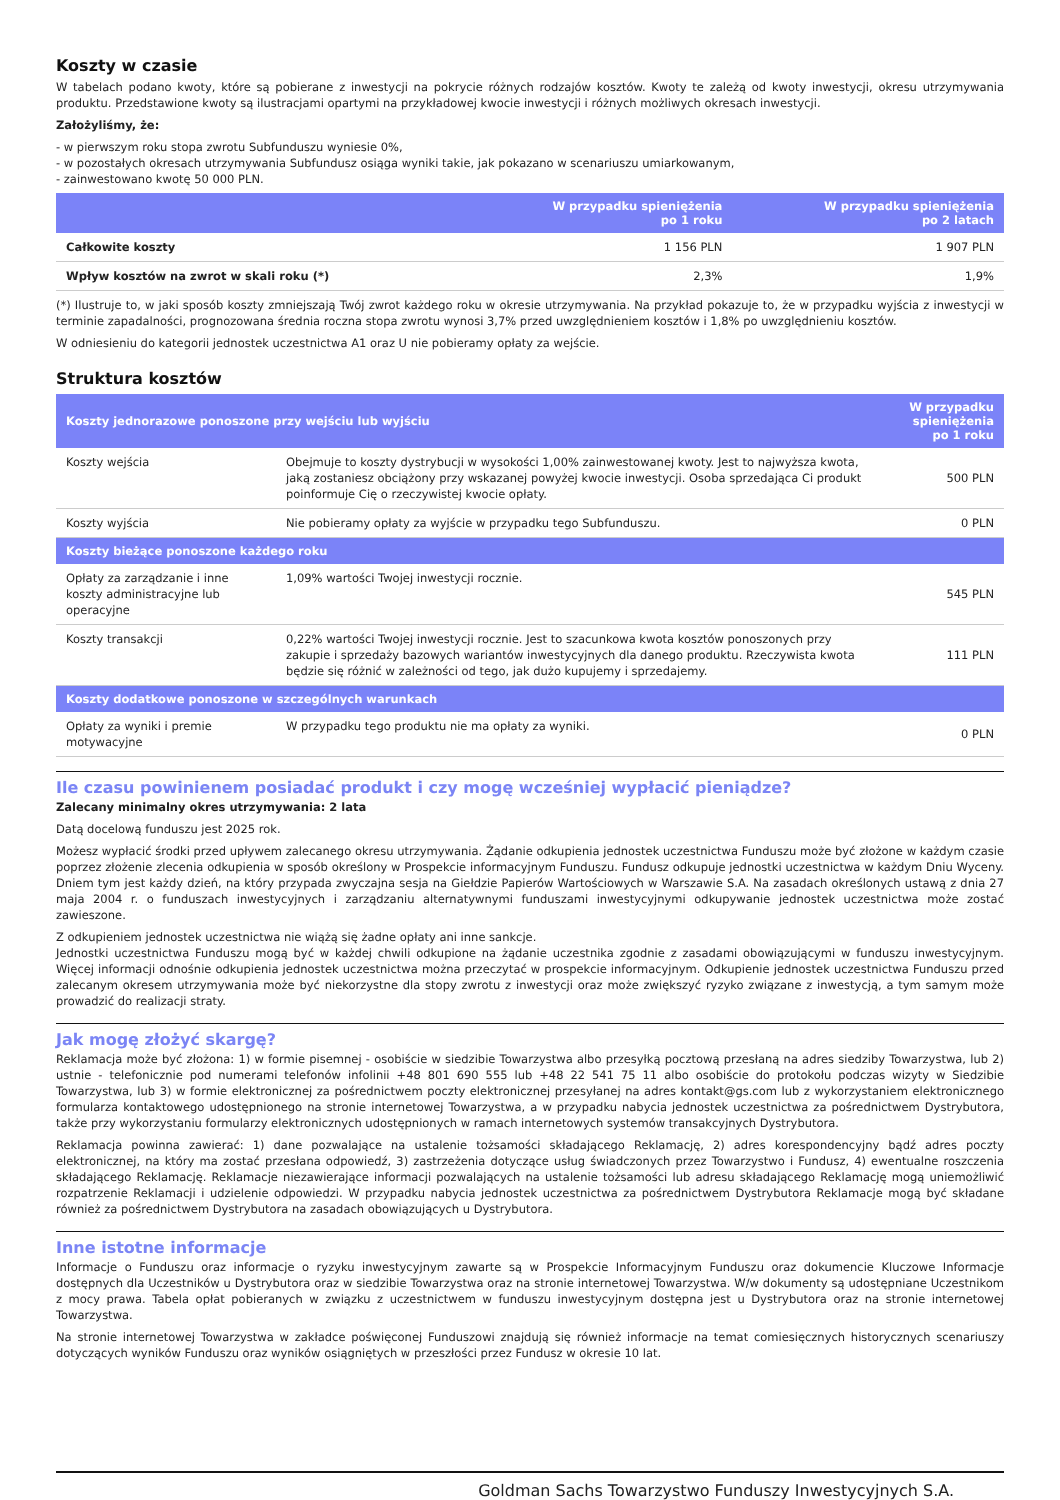Koszty w czasie
W tabelach podano kwoty, które są pobierane z inwestycji na pokrycie różnych rodzajów kosztów. Kwoty te zależą od kwoty inwestycji, okresu utrzymywania produktu. Przedstawione kwoty są ilustracjami opartymi na przykładowej kwocie inwestycji i różnych możliwych okresach inwestycji.
Założyliśmy, że:
- w pierwszym roku stopa zwrotu Subfunduszu wyniesie 0%,
- w pozostałych okresach utrzymywania Subfundusz osiąga wyniki takie, jak pokazano w scenariuszu umiarkowanym,
- zainwestowano kwotę 50 000 PLN.
| | W przypadku spieniężenia po 1 roku | W przypadku spieniężenia po 2 latach |
| --- | --- | --- |
| Całkowite koszty | 1 156 PLN | 1 907 PLN |
| Wpływ kosztów na zwrot w skali roku (*) | 2,3% | 1,9% |
(*) Ilustruje to, w jaki sposób koszty zmniejszają Twój zwrot każdego roku w okresie utrzymywania. Na przykład pokazuje to, że w przypadku wyjścia z inwestycji w terminie zapadalności, prognozowana średnia roczna stopa zwrotu wynosi 3,7% przed uwzględnieniem kosztów i 1,8% po uwzględnieniu kosztów.
W odniesieniu do kategorii jednostek uczestnictwa A1 oraz U nie pobieramy opłaty za wejście.
Struktura kosztów
| Koszty jednorazowe ponoszone przy wejściu lub wyjściu | | W przypadku spieniężenia po 1 roku |
| --- | --- | --- |
| Koszty wejścia | Obejmuje to koszty dystrybucji w wysokości 1,00% zainwestowanej kwoty. Jest to najwyższa kwota, jaką zostaniesz obciążony przy wskazanej powyżej kwocie inwestycji. Osoba sprzedająca Ci produkt poinformuje Cię o rzeczywistej kwocie opłaty. | 500 PLN |
| Koszty wyjścia | Nie pobieramy opłaty za wyjście w przypadku tego Subfunduszu. | 0 PLN |
| Koszty bieżące ponoszone każdego roku | | |
| Opłaty za zarządzanie i inne koszty administracyjne lub operacyjne | 1,09% wartości Twojej inwestycji rocznie. | 545 PLN |
| Koszty transakcji | 0,22% wartości Twojej inwestycji rocznie. Jest to szacunkowa kwota kosztów ponoszonych przy zakupie i sprzedaży bazowych wariantów inwestycyjnych dla danego produktu. Rzeczywista kwota będzie się różnić w zależności od tego, jak dużo kupujemy i sprzedajemy. | 111 PLN |
| Koszty dodatkowe ponoszone w szczególnych warunkach | | |
| Opłaty za wyniki i premie motywacyjne | W przypadku tego produktu nie ma opłaty za wyniki. | 0 PLN |
Ile czasu powinienem posiadać produkt i czy mogę wcześniej wypłacić pieniądze?
Zalecany minimalny okres utrzymywania: 2 lata
Datą docelową funduszu jest 2025 rok.
Możesz wypłacić środki przed upływem zalecanego okresu utrzymywania. Żądanie odkupienia jednostek uczestnictwa Funduszu może być złożone w każdym czasie poprzez złożenie zlecenia odkupienia w sposób określony w Prospekcie informacyjnym Funduszu. Fundusz odkupuje jednostki uczestnictwa w każdym Dniu Wyceny. Dniem tym jest każdy dzień, na który przypada zwyczajna sesja na Giełdzie Papierów Wartościowych w Warszawie S.A. Na zasadach określonych ustawą z dnia 27 maja 2004 r. o funduszach inwestycyjnych i zarządzaniu alternatywnymi funduszami inwestycyjnymi odkupywanie jednostek uczestnictwa może zostać zawieszone.
Z odkupieniem jednostek uczestnictwa nie wiążą się żadne opłaty ani inne sankcje.
Jednostki uczestnictwa Funduszu mogą być w każdej chwili odkupione na żądanie uczestnika zgodnie z zasadami obowiązującymi w funduszu inwestycyjnym. Więcej informacji odnośnie odkupienia jednostek uczestnictwa można przeczytać w prospekcie informacyjnym. Odkupienie jednostek uczestnictwa Funduszu przed zalecanym okresem utrzymywania może być niekorzystne dla stopy zwrotu z inwestycji oraz może zwiększyć ryzyko związane z inwestycją, a tym samym może prowadzić do realizacji straty.
Jak mogę złożyć skargę?
Reklamacja może być złożona: 1) w formie pisemnej - osobiście w siedzibie Towarzystwa albo przesyłką pocztową przesłaną na adres siedziby Towarzystwa, lub 2) ustnie - telefonicznie pod numerami telefonów infolinii +48 801 690 555 lub +48 22 541 75 11 albo osobiście do protokołu podczas wizyty w Siedzibie Towarzystwa, lub 3) w formie elektronicznej za pośrednictwem poczty elektronicznej przesyłanej na adres kontakt@gs.com lub z wykorzystaniem elektronicznego formularza kontaktowego udostępnionego na stronie internetowej Towarzystwa, a w przypadku nabycia jednostek uczestnictwa za pośrednictwem Dystrybutora, także przy wykorzystaniu formularzy elektronicznych udostępnionych w ramach internetowych systemów transakcyjnych Dystrybutora.
Reklamacja powinna zawierać: 1) dane pozwalające na ustalenie tożsamości składającego Reklamację, 2) adres korespondencyjny bądź adres poczty elektronicznej, na który ma zostać przesłana odpowiedź, 3) zastrzeżenia dotyczące usług świadczonych przez Towarzystwo i Fundusz, 4) ewentualne roszczenia składającego Reklamację. Reklamacje niezawierające informacji pozwalających na ustalenie tożsamości lub adresu składającego Reklamację mogą uniemożliwić rozpatrzenie Reklamacji i udzielenie odpowiedzi. W przypadku nabycia jednostek uczestnictwa za pośrednictwem Dystrybutora Reklamacje mogą być składane również za pośrednictwem Dystrybutora na zasadach obowiązujących u Dystrybutora.
Inne istotne informacje
Informacje o Funduszu oraz informacje o ryzyku inwestycyjnym zawarte są w Prospekcie Informacyjnym Funduszu oraz dokumencie Kluczowe Informacje dostępnych dla Uczestników u Dystrybutora oraz w siedzibie Towarzystwa oraz na stronie internetowej Towarzystwa. W/w dokumenty są udostępniane Uczestnikom z mocy prawa. Tabela opłat pobieranych w związku z uczestnictwem w funduszu inwestycyjnym dostępna jest u Dystrybutora oraz na stronie internetowej Towarzystwa.
Na stronie internetowej Towarzystwa w zakładce poświęconej Funduszowi znajdują się również informacje na temat comiesięcznych historycznych scenariuszy dotyczących wyników Funduszu oraz wyników osiągniętych w przeszłości przez Fundusz w okresie 10 lat.
Goldman Sachs Towarzystwo Funduszy Inwestycyjnych S.A.